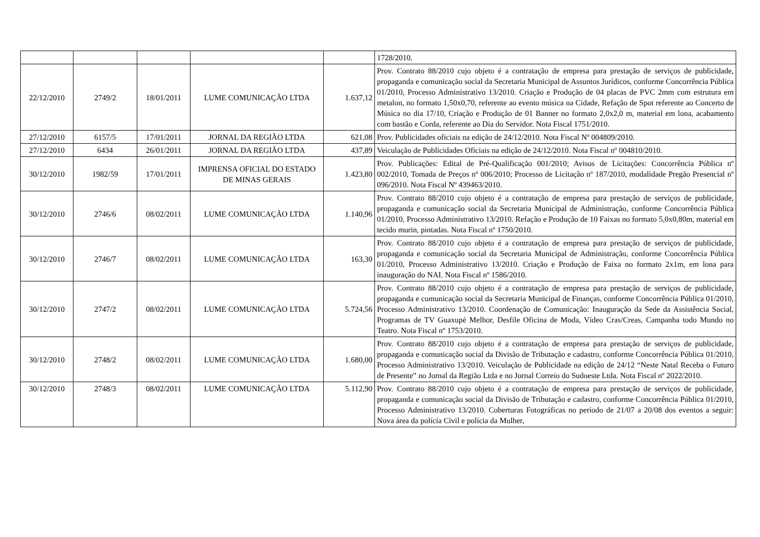| | | | | | 1728/2010. |
| 22/12/2010 | 2749/2 | 18/01/2011 | LUME COMUNICAÇÃO LTDA | 1.637,12 | Prov. Contrato 88/2010 cujo objeto é a contratação de empresa para prestação de serviços de publicidade, propaganda e comunicação social da Secretaria Municipal de Assuntos Jurídicos, conforme Concorrência Pública 01/2010, Processo Administrativo 13/2010. Criação e Produção de 04 placas de PVC 2mm com estrutura em metalon, no formato 1,50x0,70, referente ao evento música na Cidade, Refação de Spot referente ao Concerto de Música no dia 17/10, Criação e Produção de 01 Banner no formato 2,0x2,0 m, material em lona, acabamento com bastão e Corda, referente ao Dia do Servidor. Nota Fiscal 1751/2010. |
| 27/12/2010 | 6157/5 | 17/01/2011 | JORNAL DA REGIÃO LTDA | 621,08 | Prov. Publicidades oficiais na edição de 24/12/2010. Nota Fiscal Nº 004809/2010. |
| 27/12/2010 | 6434 | 26/01/2011 | JORNAL DA REGIÃO LTDA | 437,89 | Veiculação de Publicidades Oficiais na edição de 24/12/2010. Nota Fiscal nº 004810/2010. |
| 30/12/2010 | 1982/59 | 17/01/2011 | IMPRENSA OFICIAL DO ESTADO DE MINAS GERAIS | 1.423,80 | Prov. Publicações: Edital de Pré-Qualificação 001/2010; Avisos de Licitações: Concorrência Pública nº 002/2010, Tomada de Preços nº 006/2010; Processo de Licitação nº 187/2010, modalidade Pregão Presencial nº 096/2010. Nota Fiscal Nº 439463/2010. |
| 30/12/2010 | 2746/6 | 08/02/2011 | LUME COMUNICAÇÃO LTDA | 1.140,96 | Prov. Contrato 88/2010 cujo objeto é a contratação de empresa para prestação de serviços de publicidade, propaganda e comunicação social da Secretaria Municipal de Administração, conforme Concorrência Pública 01/2010, Processo Administrativo 13/2010. Refação e Produção de 10 Faixas no formato 5,0x0,80m, material em tecido murin, pintadas. Nota Fiscal nº 1750/2010. |
| 30/12/2010 | 2746/7 | 08/02/2011 | LUME COMUNICAÇÃO LTDA | 163,30 | Prov. Contrato 88/2010 cujo objeto é a contratação de empresa para prestação de serviços de publicidade, propaganda e comunicação social da Secretaria Municipal de Administração, conforme Concorrência Pública 01/2010, Processo Administrativo 13/2010. Criação e Produção de Faixa no formato 2x1m, em lona para inauguração do NAI. Nota Fiscal nº 1586/2010. |
| 30/12/2010 | 2747/2 | 08/02/2011 | LUME COMUNICAÇÃO LTDA | 5.724,56 | Prov. Contrato 88/2010 cujo objeto é a contratação de empresa para prestação de serviços de publicidade, propaganda e comunicação social da Secretaria Municipal de Finanças, conforme Concorrência Pública 01/2010, Processo Administrativo 13/2010. Coordenação de Comunicação: Inauguração da Sede da Assistência Social, Programas de TV Guaxupé Melhor, Desfile Oficina de Moda, Vídeo Cras/Creas, Campanha todo Mundo no Teatro. Nota Fiscal nº 1753/2010. |
| 30/12/2010 | 2748/2 | 08/02/2011 | LUME COMUNICAÇÃO LTDA | 1.680,00 | Prov. Contrato 88/2010 cujo objeto é a contratação de empresa para prestação de serviços de publicidade, propaganda e comunicação social da Divisão de Tributação e cadastro, conforme Concorrência Pública 01/2010, Processo Administrativo 13/2010. Veiculação de Publicidade na edição de 24/12 “Neste Natal Receba o Futuro de Presente” no Jornal da Região Ltda e no Jornal Correio do Sudoeste Ltda. Nota Fiscal nº 2022/2010. |
| 30/12/2010 | 2748/3 | 08/02/2011 | LUME COMUNICAÇÃO LTDA | 5.112,90 | Prov. Contrato 88/2010 cujo objeto é a contratação de empresa para prestação de serviços de publicidade, propaganda e comunicação social da Divisão de Tributação e cadastro, conforme Concorrência Pública 01/2010, Processo Administrativo 13/2010. Coberturas Fotográficas no período de 21/07 a 20/08 dos eventos a seguir: Nova área da polícia Civil e polícia da Mulher, |